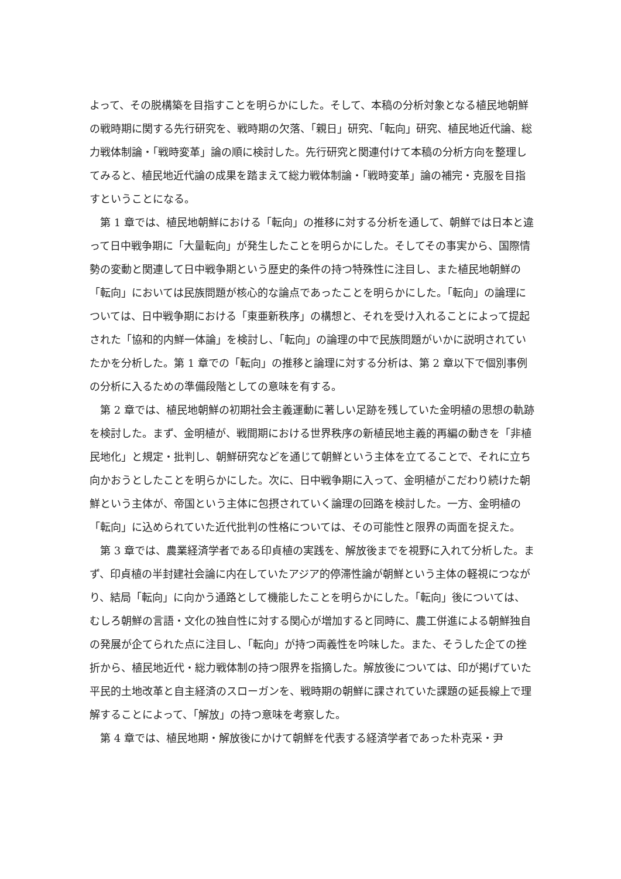よって、その脱構築を目指すことを明らかにした。そして、本稿の分析対象となる植民地朝鮮の戦時期に関する先行研究を、戦時期の欠落、「親日」研究、「転向」研究、植民地近代論、総力戦体制論・「戦時変革」論の順に検討した。先行研究と関連付けて本稿の分析方向を整理してみると、植民地近代論の成果を踏まえて総力戦体制論・「戦時変革」論の補完・克服を目指すということになる。
第 1 章では、植民地朝鮮における「転向」の推移に対する分析を通して、朝鮮では日本と違って日中戦争期に「大量転向」が発生したことを明らかにした。そしてその事実から、国際情勢の変動と関連して日中戦争期という歴史的条件の持つ特殊性に注目し、また植民地朝鮮の「転向」においては民族問題が核心的な論点であったことを明らかにした。「転向」の論理については、日中戦争期における「東亜新秩序」の構想と、それを受け入れることによって提起された「協和的内鮮一体論」を検討し、「転向」の論理の中で民族問題がいかに説明されていたかを分析した。第 1 章での「転向」の推移と論理に対する分析は、第 2 章以下で個別事例の分析に入るための準備段階としての意味を有する。
第 2 章では、植民地朝鮮の初期社会主義運動に著しい足跡を残していた金明植の思想の軌跡を検討した。まず、金明植が、戦間期における世界秩序の新植民地主義的再編の動きを「非植民地化」と規定・批判し、朝鮮研究などを通じて朝鮮という主体を立てることで、それに立ち向かおうとしたことを明らかにした。次に、日中戦争期に入って、金明植がこだわり続けた朝鮮という主体が、帝国という主体に包摂されていく論理の回路を検討した。一方、金明植の「転向」に込められていた近代批判の性格については、その可能性と限界の両面を捉えた。
第 3 章では、農業経済学者である印貞植の実践を、解放後までを視野に入れて分析した。まず、印貞植の半封建社会論に内在していたアジア的停滞性論が朝鮮という主体の軽視につながり、結局「転向」に向かう通路として機能したことを明らかにした。「転向」後については、むしろ朝鮮の言語・文化の独自性に対する関心が増加すると同時に、農工併進による朝鮮独自の発展が企てられた点に注目し、「転向」が持つ両義性を吟味した。また、そうした企ての挫折から、植民地近代・総力戦体制の持つ限界を指摘した。解放後については、印が掲げていた平民的土地改革と自主経済のスローガンを、戦時期の朝鮮に課されていた課題の延長線上で理解することによって、「解放」の持つ意味を考察した。
第 4 章では、植民地期・解放後にかけて朝鮮を代表する経済学者であった朴克采・尹